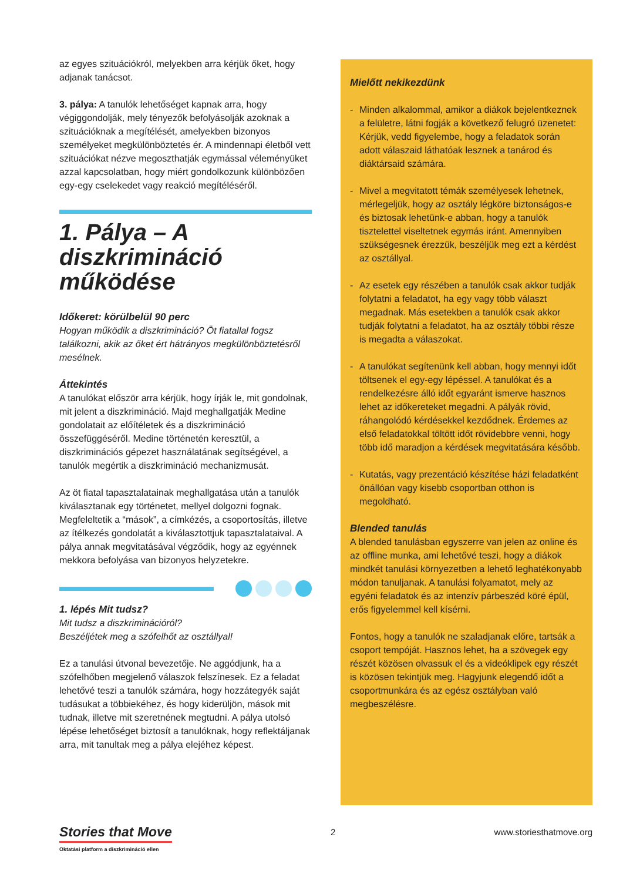az egyes szituációkról, melyekben arra kérjük őket, hogy adjanak tanácsot.
3. pálya: A tanulók lehetőséget kapnak arra, hogy végiggondolják, mely tényezők befolyásolják azoknak a szituációknak a megítélését, amelyekben bizonyos személyeket megkülönböztetés ér. A mindennapi életből vett szituációkat nézve megoszthatják egymással véleményüket azzal kapcsolatban, hogy miért gondolkozunk különbözően egy-egy cselekedet vagy reakció megítéléséről.
1. Pálya – A diszkrimináció működése
Időkeret: körülbelül 90 perc
Hogyan működik a diszkrimináció? Öt fiatallal fogsz találkozni, akik az őket ért hátrányos megkülönböztetésről mesélnek.
Áttekintés
A tanulókat először arra kérjük, hogy írják le, mit gondolnak, mit jelent a diszkrimináció. Majd meghallgatják Medine gondolatait az előítéletek és a diszkrimináció összefüggéséről. Medine történetén keresztül, a diszkriminációs gépezet használatának segítségével, a tanulók megértik a diszkrimináció mechanizmusát.
Az öt fiatal tapasztalatainak meghallgatása után a tanulók kiválasztanak egy történetet, mellyel dolgozni fognak. Megfeleltetik a “mások”, a címkézés, a csoportosítás, illetve az ítélkezés gondolatát a kiválasztottjuk tapasztalataival. A pálya annak megvitatásával végződik, hogy az egyénnek mekkora befolyása van bizonyos helyzetekre.
1. lépés Mit tudsz?
Mit tudsz a diszkriminációról?
Beszéljétek meg a szófelhőt az osztállyal!
Ez a tanulási útvonal bevezetője. Ne aggódjunk, ha a szófelhőben megjelenő válaszok felszínesek. Ez a feladat lehetővé teszi a tanulók számára, hogy hozzátegyék saját tudásukat a többiekéhez, és hogy kiderüljön, mások mit tudnak, illetve mit szeretnének megtudni. A pálya utolsó lépése lehetőséget biztosít a tanulóknak, hogy reflektáljanak arra, mit tanultak meg a pálya elejéhez képest.
Mielőtt nekikezdünk
- Minden alkalommal, amikor a diákok bejelentkeznek a felületre, látni fogják a következő felugró üzenetet:
Kérjük, vedd figyelembe, hogy a feladatok során adott válaszaid láthatóak lesznek a tanárod és diáktársaid számára.
- Mivel a megvitatott témák személyesek lehetnek, mérlegeljük, hogy az osztály légköre biztonságos-e és biztosak lehetünk-e abban, hogy a tanulók tisztelettel viseltetnek egymás iránt. Amennyiben szükségesnek érezzük, beszéljük meg ezt a kérdést az osztállyal.
- Az esetek egy részében a tanulók csak akkor tudják folytatni a feladatot, ha egy vagy több választ megadnak. Más esetekben a tanulók csak akkor tudják folytatni a feladatot, ha az osztály többi része is megadta a válaszokat.
- A tanulókat segítenünk kell abban, hogy mennyi időt töltsenek el egy-egy lépéssel. A tanulókat és a rendelkezésre álló időt egyaránt ismerve hasznos lehet az időkereteket megadni. A pályák rövid, ráhangolódó kérdésekkel kezdődnek. Érdemes az első feladatokkal töltött időt rövidebbre venni, hogy több idő maradjon a kérdések megvitatására később.
- Kutatás, vagy prezentáció készítése házi feladatként önállóan vagy kisebb csoportban otthon is megoldható.
Blended tanulás
A blended tanulásban egyszerre van jelen az online és az offline munka, ami lehetővé teszi, hogy a diákok mindkét tanulási környezetben a lehető leghatékonyabb módon tanuljanak. A tanulási folyamatot, mely az egyéni feladatok és az intenzív párbeszéd köré épül, erős figyelemmel kell kísérni.
Fontos, hogy a tanulók ne szaladjanak előre, tartsák a csoport tempóját. Hasznos lehet, ha a szövegek egy részét közösen olvassuk el és a videóklipek egy részét is közösen tekintjük meg. Hagyjunk elegendő időt a csoportmunkára és az egész osztályban való megbeszélésre.
Stories that Move
Oktatási platform a diszkrimináció ellen
2 www.storiesthatmove.org